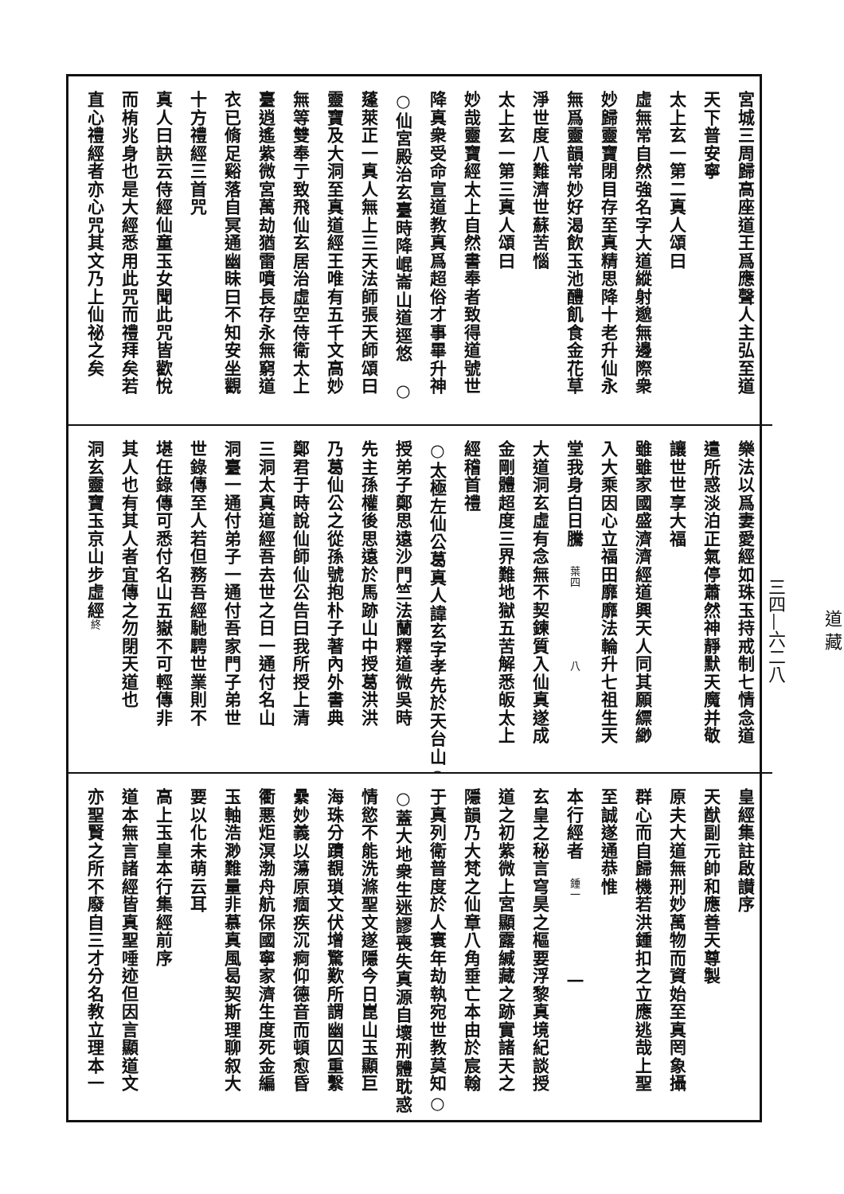道 藏
三四—六二八
宮城三周歸高座道王爲應聲人主弘至道
天下普安寧
太上玄一第二真人頌曰
虛無常自然強名字大道縱射邈無邊際衆
妙歸靈寶閉目存至真精思降十老升仙永
無爲靈韻常妙好渴飲玉池醴飢食金花草
淨世度八難濟世蘇苦惱
太上玄一第三真人頌曰
妙哉靈寶經太上自然書奉者致得道號世
降真衆受命宣道教真爲超俗才事畢升神
○仙宮殿治玄臺時降崐崙山道逕悠　○
蓬萊正一真人無上三天法師張天師頌曰
靈寶及大洞至真道經王唯有五千文高妙
無等雙奉亍致飛仙玄居治虛空侍衛太上
臺逍遙紫微宮萬劫猶雷噴長存永無窮道
衣已脩足谿落自冥通幽昧曰不知安坐觀
十方禮經三首咒
真人曰訣云侍經仙童玉女聞此咒皆歡悅
而栯兆身也是大經悉用此咒而禮拜矣若
直心禮經者亦心咒其文乃上仙祕之矣
樂法以爲妻愛經如珠玉持戒制七情念道
遣所惑淡泊正氣停蕭然神靜默天魔并敬
讓世世享大福
雖雖家國盛濟濟經道興天人同其願縹緲
入大乘因心立福田靡靡法輪升七祖生天
堂我身白日騰　葉四　　　　八
大道洞玄虛有念無不契鍊質入仙真遂成
金剛體超度三界難地獄五苦解悉皈太上
經稽首禮
○太極左仙公葛真人諱玄字孝先於天台山○
授弟子鄭思遠沙門竺法蘭釋道微吳時
先主孫權後思遠於馬跡山中授葛洪洪
乃葛仙公之從孫號抱朴子著內外書典
鄭君于時說仙師仙公告曰我所授上清
三洞太真道經吾去世之日一通付名山
洞臺一通付弟子一通付吾家門子弟世
世錄傳至人若但務吾經馳騁世業則不
堪任錄傳可悉付名山五嶽不可輕傳非
其人也有其人者宜傳之勿閉天道也
洞玄靈寶玉京山步虛經終
皇經集註啟讃序
天猷副元帥和應善天尊製
原夫大道無刑妙萬物而資始至真罔象攝
群心而自歸機若洪鍾扣之立應逃哉上聖
至誠遂通恭惟
本行經者　鍾一　　　　一
玄皇之秘言穹昊之樞要浮黎真境紀談授
道之初紫微上宮顯露緘藏之跡實諸天之
隱韻乃大梵之仙章八角垂亡本由於宸翰
于真列衛普度於人寰年劫執宛世教莫知○
○蓋大地衆生迷謬喪失真源自壞刑體耽惑
情慾不能洗滌聖文遂隱今日崑山玉顯巨
海珠分蹟覩瑣文伏增驚歎所謂幽囚重繫
纍妙義以蕩原痼疾沉痾仰德音而頓愈昏
衢悪炬溟渤舟航保國寧家濟生度死金編
玉軸浩渺難量非慕真風曷契斯理聊叙大
要以化未萌云耳
高上玉皇本行集經前序
道本無言諸經皆真聖唾迹但因言顯道文
亦聖賢之所不廢自三才分名教立理本一